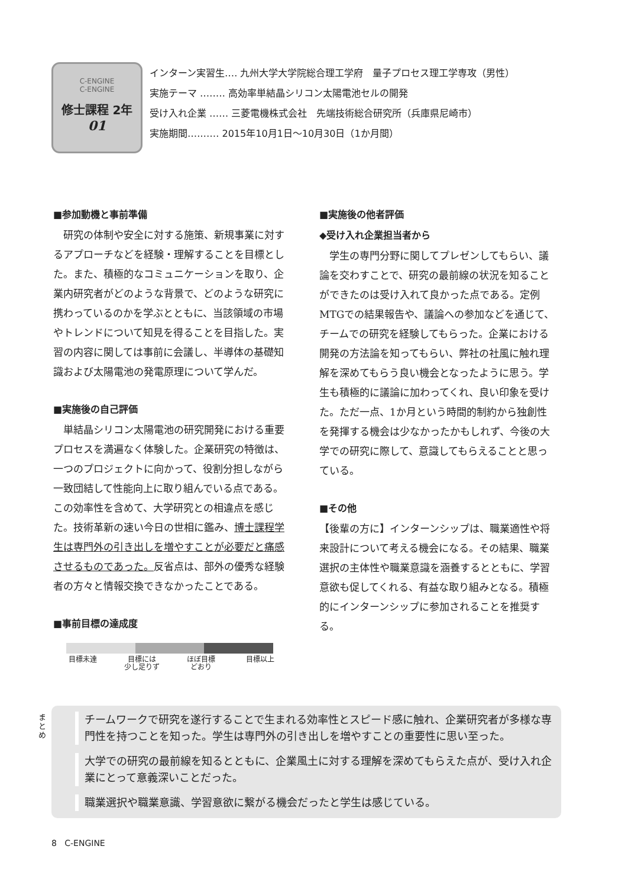C-ENGINE
C-ENGINE
修士課程 2年
01
インターン実習生‥‥ 九州大学大学院総合理工学府　量子プロセス理工学専攻（男性）
実施テーマ ‥‥‥‥ 高効率単結晶シリコン太陽電池セルの開発
受け入れ企業 ‥‥‥ 三菱電機株式会社　先端技術総合研究所（兵庫県尼崎市）
実施期間‥‥‥‥‥ 2015年10月1日〜10月30日（1か月間）
■参加動機と事前準備
　研究の体制や安全に対する施策、新規事業に対するアプローチなどを経験・理解することを目標とした。また、積極的なコミュニケーションを取り、企業内研究者がどのような背景で、どのような研究に携わっているのかを学ぶとともに、当該領域の市場やトレンドについて知見を得ることを目指した。実習の内容に関しては事前に会議し、半導体の基礎知識および太陽電池の発電原理について学んだ。
■実施後の自己評価
　単結晶シリコン太陽電池の研究開発における重要プロセスを満遍なく体験した。企業研究の特徴は、一つのプロジェクトに向かって、役割分担しながら一致団結して性能向上に取り組んでいる点である。この効率性を含めて、大学研究との相違点を感じた。技術革新の速い今日の世相に鑑み、博士課程学生は専門外の引き出しを増やすことが必要だと痛感させるものであった。反省点は、部外の優秀な経験者の方々と情報交換できなかったことである。
■事前目標の達成度
目標未達 目標には
少し足りず
ほぼ目標
どおり
目標以上
■実施後の他者評価
◆受け入れ企業担当者から
　学生の専門分野に関してプレゼンしてもらい、議論を交わすことで、研究の最前線の状況を知ることができたのは受け入れて良かった点である。定例MTGでの結果報告や、議論への参加などを通じて、チームでの研究を経験してもらった。企業における開発の方法論を知ってもらい、弊社の社風に触れ理解を深めてもらう良い機会となったように思う。学生も積極的に議論に加わってくれ、良い印象を受けた。ただ一点、1か月という時間的制約から独創性を発揮する機会は少なかったかもしれず、今後の大学での研究に際して、意識してもらえることと思っている。
■その他
【後輩の方に】インターンシップは、職業適性や将来設計について考える機会になる。その結果、職業選択の主体性や職業意識を涵養するとともに、学習意欲も促してくれる、有益な取り組みとなる。積極的にインターンシップに参加されることを推奨する。
まとめ
チームワークで研究を遂行することで生まれる効率性とスピード感に触れ、企業研究者が多様な専門性を持つことを知った。学生は専門外の引き出しを増やすことの重要性に思い至った。
大学での研究の最前線を知るとともに、企業風土に対する理解を深めてもらえた点が、受け入れ企業にとって意義深いことだった。
職業選択や職業意識、学習意欲に繋がる機会だったと学生は感じている。
8 C-ENGINE